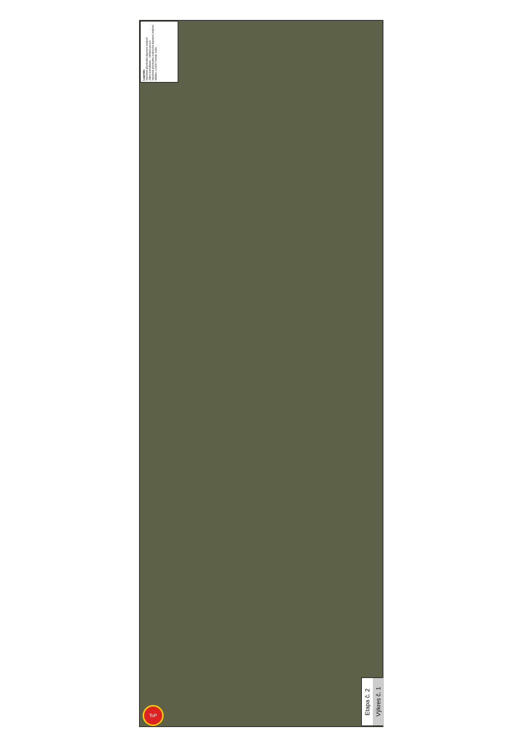Legenda:
Navržené přechodné dopravní značení
Zábor komunikace - Střídavý provoz
Navržené přechodné vodorovné dopravní značení
Měřítko: 1:1000 Formát: 2xA4
Etapa č. 2
Výkres č. 1
ToP